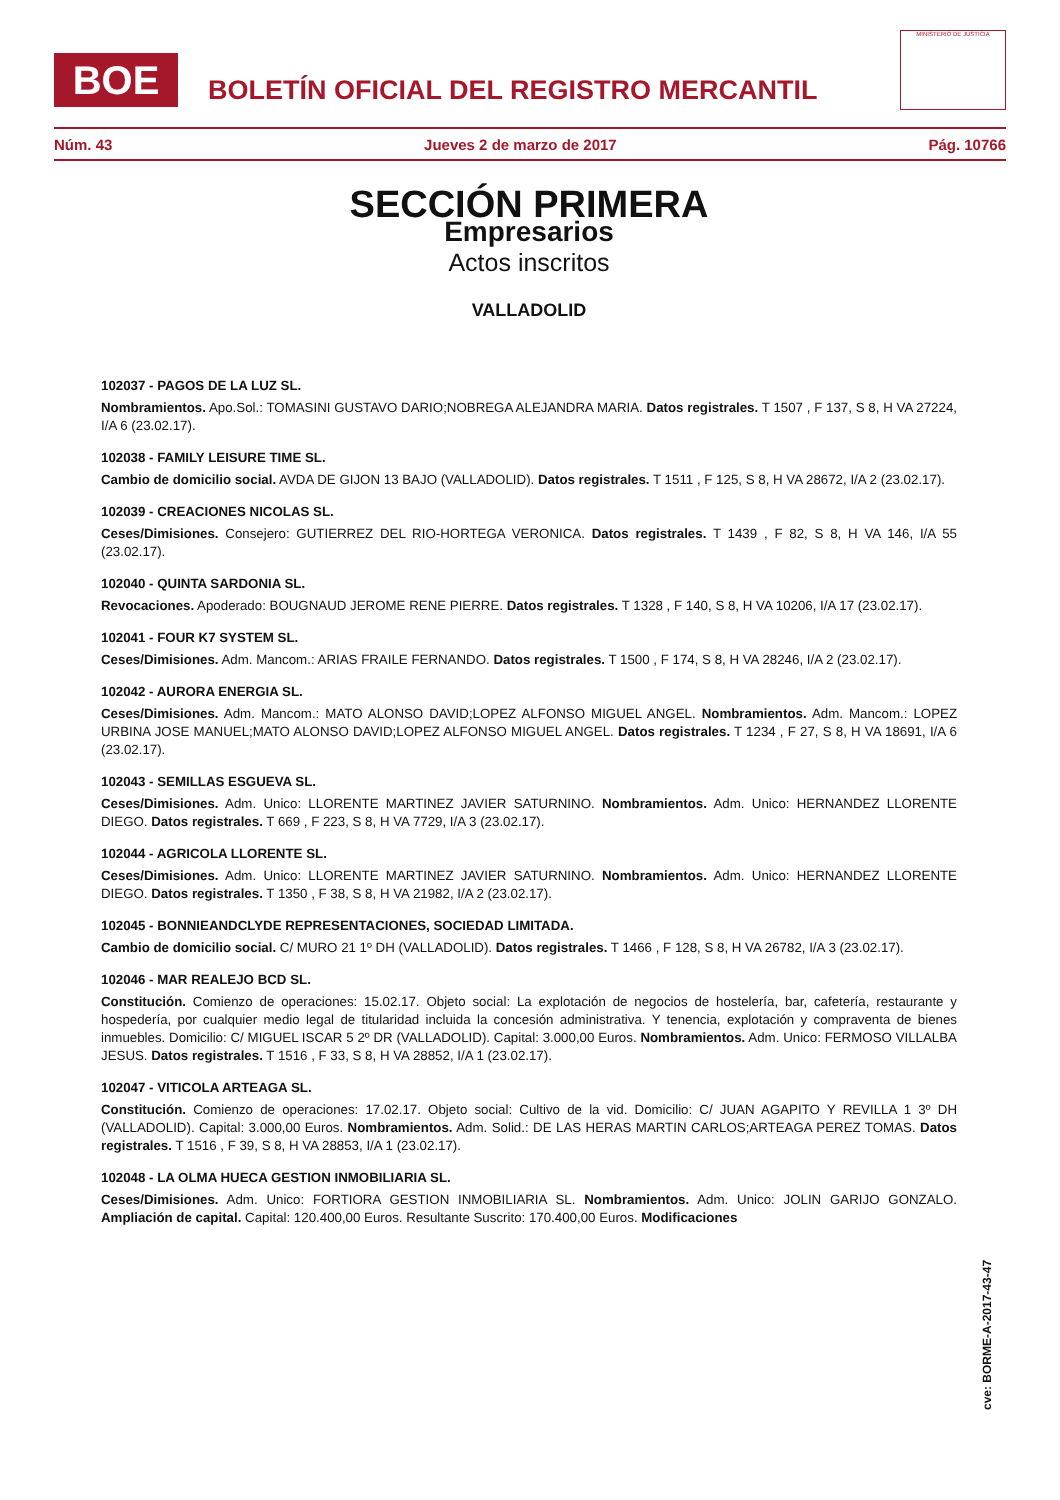BOE
BOLETÍN OFICIAL DEL REGISTRO MERCANTIL
MINISTERIO DE JUSTICIA
Núm. 43 Jueves 2 de marzo de 2017 Pág. 10766
SECCIÓN PRIMERA
Empresarios
Actos inscritos
VALLADOLID
102037 - PAGOS DE LA LUZ SL.
Nombramientos. Apo.Sol.: TOMASINI GUSTAVO DARIO;NOBREGA ALEJANDRA MARIA. Datos registrales. T 1507 , F 137, S 8, H VA 27224, I/A 6 (23.02.17).
102038 - FAMILY LEISURE TIME SL.
Cambio de domicilio social. AVDA DE GIJON 13 BAJO (VALLADOLID). Datos registrales. T 1511 , F 125, S 8, H VA 28672, I/A 2 (23.02.17).
102039 - CREACIONES NICOLAS SL.
Ceses/Dimisiones. Consejero: GUTIERREZ DEL RIO-HORTEGA VERONICA. Datos registrales. T 1439 , F 82, S 8, H VA 146, I/A 55 (23.02.17).
102040 - QUINTA SARDONIA SL.
Revocaciones. Apoderado: BOUGNAUD JEROME RENE PIERRE. Datos registrales. T 1328 , F 140, S 8, H VA 10206, I/A 17 (23.02.17).
102041 - FOUR K7 SYSTEM SL.
Ceses/Dimisiones. Adm. Mancom.: ARIAS FRAILE FERNANDO. Datos registrales. T 1500 , F 174, S 8, H VA 28246, I/A 2 (23.02.17).
102042 - AURORA ENERGIA SL.
Ceses/Dimisiones. Adm. Mancom.: MATO ALONSO DAVID;LOPEZ ALFONSO MIGUEL ANGEL. Nombramientos. Adm. Mancom.: LOPEZ URBINA JOSE MANUEL;MATO ALONSO DAVID;LOPEZ ALFONSO MIGUEL ANGEL. Datos registrales. T 1234 , F 27, S 8, H VA 18691, I/A 6 (23.02.17).
102043 - SEMILLAS ESGUEVA SL.
Ceses/Dimisiones. Adm. Unico: LLORENTE MARTINEZ JAVIER SATURNINO. Nombramientos. Adm. Unico: HERNANDEZ LLORENTE DIEGO. Datos registrales. T 669 , F 223, S 8, H VA 7729, I/A 3 (23.02.17).
102044 - AGRICOLA LLORENTE SL.
Ceses/Dimisiones. Adm. Unico: LLORENTE MARTINEZ JAVIER SATURNINO. Nombramientos. Adm. Unico: HERNANDEZ LLORENTE DIEGO. Datos registrales. T 1350 , F 38, S 8, H VA 21982, I/A 2 (23.02.17).
102045 - BONNIEANDCLYDE REPRESENTACIONES, SOCIEDAD LIMITADA.
Cambio de domicilio social. C/ MURO 21 1º DH (VALLADOLID). Datos registrales. T 1466 , F 128, S 8, H VA 26782, I/A 3 (23.02.17).
102046 - MAR REALEJO BCD SL.
Constitución. Comienzo de operaciones: 15.02.17. Objeto social: La explotación de negocios de hostelería, bar, cafetería, restaurante y hospedería, por cualquier medio legal de titularidad incluida la concesión administrativa. Y tenencia, explotación y compraventa de bienes inmuebles. Domicilio: C/ MIGUEL ISCAR 5 2º DR (VALLADOLID). Capital: 3.000,00 Euros. Nombramientos. Adm. Unico: FERMOSO VILLALBA JESUS. Datos registrales. T 1516 , F 33, S 8, H VA 28852, I/A 1 (23.02.17).
102047 - VITICOLA ARTEAGA SL.
Constitución. Comienzo de operaciones: 17.02.17. Objeto social: Cultivo de la vid. Domicilio: C/ JUAN AGAPITO Y REVILLA 1 3º DH (VALLADOLID). Capital: 3.000,00 Euros. Nombramientos. Adm. Solid.: DE LAS HERAS MARTIN CARLOS;ARTEAGA PEREZ TOMAS. Datos registrales. T 1516 , F 39, S 8, H VA 28853, I/A 1 (23.02.17).
102048 - LA OLMA HUECA GESTION INMOBILIARIA SL.
Ceses/Dimisiones. Adm. Unico: FORTIORA GESTION INMOBILIARIA SL. Nombramientos. Adm. Unico: JOLIN GARIJO GONZALO. Ampliación de capital. Capital: 120.400,00 Euros. Resultante Suscrito: 170.400,00 Euros. Modificaciones
cve: BORME-A-2017-43-47